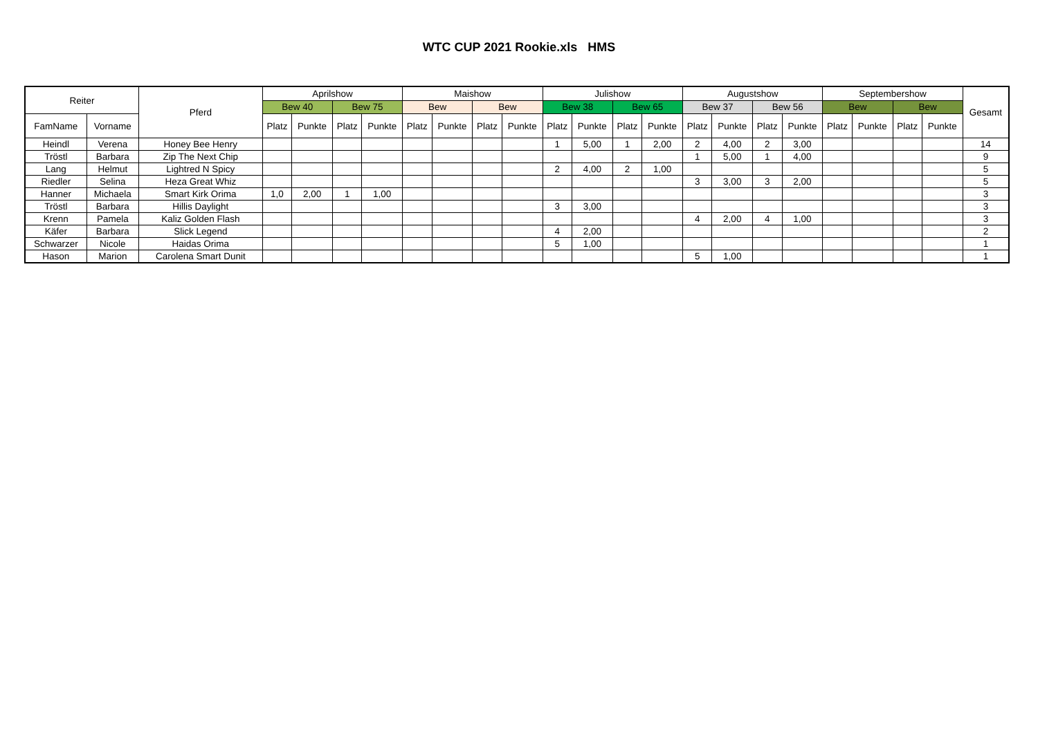WTC CUP 2021 Rookie.xls HMS
| Reiter | | Pferd | Aprilshow | | | | Maishow | | | | Julishow | | | | Augustshow | | | | Septembershow | | | | Gesamt |
| --- | --- | --- | --- | --- | --- | --- | --- | --- | --- | --- | --- | --- | --- | --- | --- | --- | --- | --- | --- | --- | --- | --- | --- |
| | | | Bew 40 | | Bew 75 | | Bew | | Bew | | Bew 38 | | Bew 65 | | Bew 37 | | Bew 56 | | Bew | | Bew | | |
| FamName | Vorname | | Platz | Punkte | Platz | Punkte | Platz | Punkte | Platz | Punkte | Platz | Punkte | Platz | Punkte | Platz | Punkte | Platz | Punkte | Platz | Punkte | Platz | Punkte | |
| Heindl | Verena | Honey Bee Henry | | | | | | | | | 1 | 5,00 | 1 | 2,00 | 2 | 4,00 | 2 | 3,00 | | | | | 14 |
| Tröstl | Barbara | Zip The Next Chip | | | | | | | | | | | | | 1 | 5,00 | 1 | 4,00 | | | | | 9 |
| Lang | Helmut | Lightred N Spicy | | | | | | | | | 2 | 4,00 | 2 | 1,00 | | | | | | | | | 5 |
| Riedler | Selina | Heza Great Whiz | | | | | | | | | | | | | 3 | 3,00 | 3 | 2,00 | | | | | 5 |
| Hanner | Michaela | Smart Kirk Orima | 1,0 | 2,00 | 1 | 1,00 | | | | | | | | | | | | | | | | | 3 |
| Tröstl | Barbara | Hillis Daylight | | | | | | | | | 3 | 3,00 | | | | | | | | | | | 3 |
| Krenn | Pamela | Kaliz Golden Flash | | | | | | | | | | | | | 4 | 2,00 | 4 | 1,00 | | | | | 3 |
| Käfer | Barbara | Slick Legend | | | | | | | | | 4 | 2,00 | | | | | | | | | | | 2 |
| Schwarzer | Nicole | Haidas Orima | | | | | | | | | 5 | 1,00 | | | | | | | | | | | 1 |
| Hason | Marion | Carolena Smart Dunit | | | | | | | | | | | | | 5 | 1,00 | | | | | | | 1 |